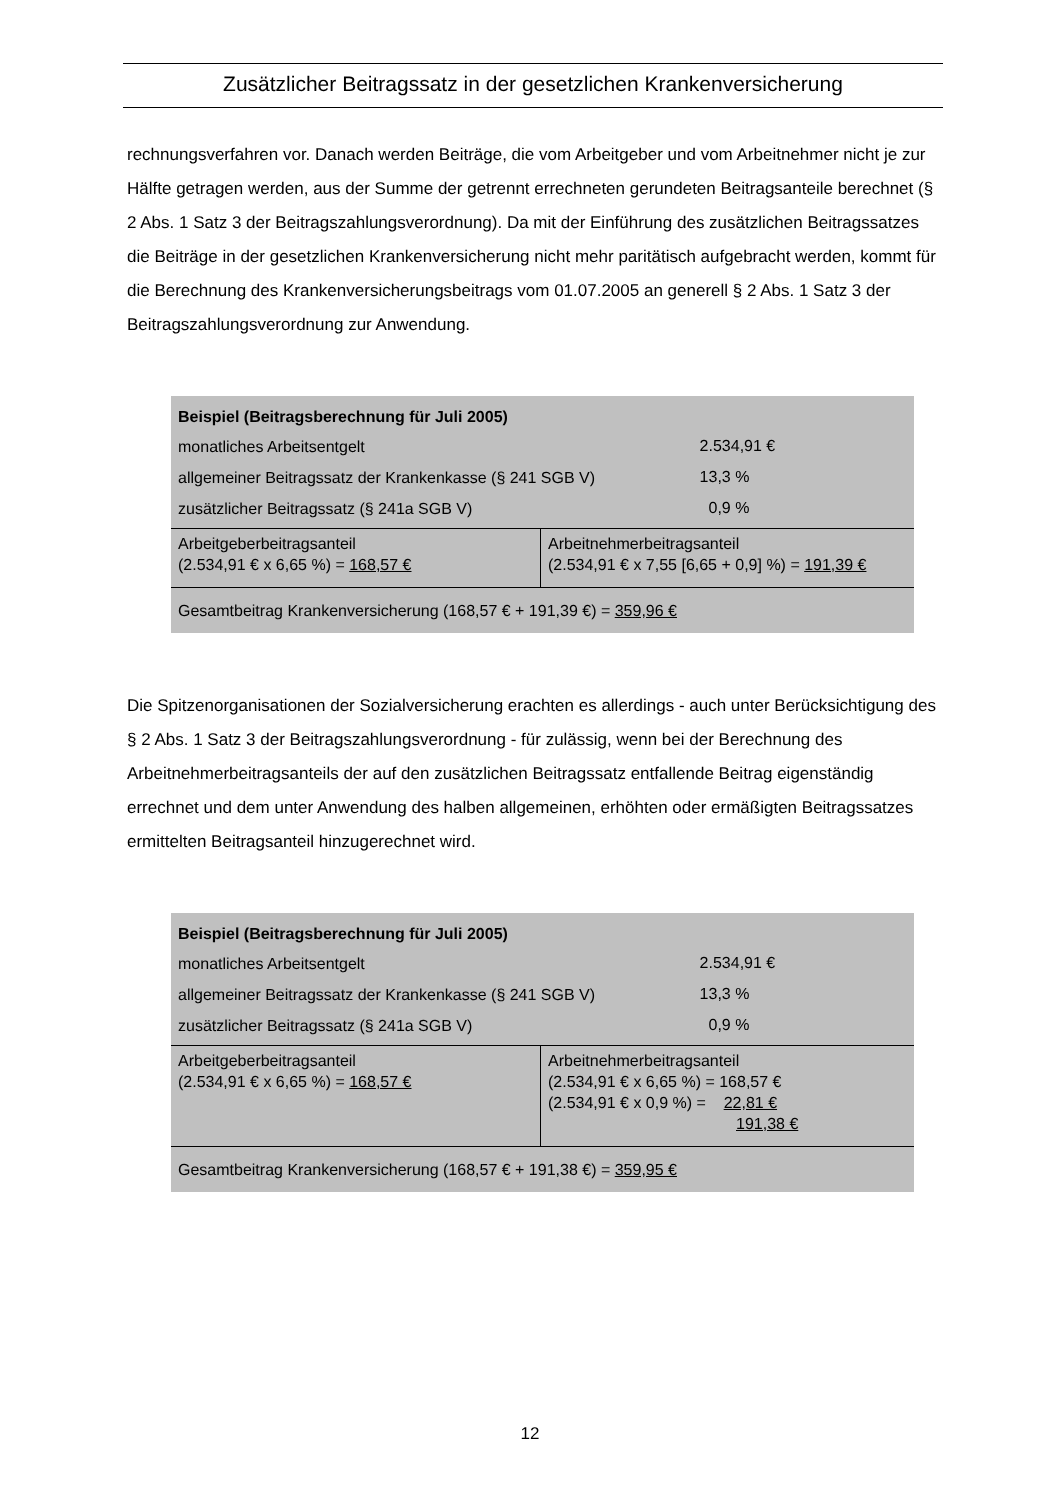Zusätzlicher Beitragssatz in der gesetzlichen Krankenversicherung
rechnungsverfahren vor. Danach werden Beiträge, die vom Arbeitgeber und vom Arbeitnehmer nicht je zur Hälfte getragen werden, aus der Summe der getrennt errechneten gerundeten Beitragsanteile berechnet (§ 2 Abs. 1 Satz 3 der Beitragszahlungsverordnung). Da mit der Einführung des zusätzlichen Beitragssatzes die Beiträge in der gesetzlichen Krankenversicherung nicht mehr paritätisch aufgebracht werden, kommt für die Berechnung des Krankenversicherungsbeitrags vom 01.07.2005 an generell § 2 Abs. 1 Satz 3 der Beitragszahlungsverordnung zur Anwendung.
| Beispiel (Beitragsberechnung für Juli 2005) | | |
| monatliches Arbeitsentgelt | | 2.534,91 € |
| allgemeiner Beitragssatz der Krankenkasse (§ 241 SGB V) | | 13,3 % |
| zusätzlicher Beitragssatz (§ 241a SGB V) | | 0,9 % |
| Arbeitgeberbeitragsanteil (2.534,91 € x 6,65 %) = 168,57 € | Arbeitnehmerbeitragsanteil (2.534,91 € x 7,55 [6,65 + 0,9] %) = 191,39 € | |
| Gesamtbeitrag Krankenversicherung (168,57 € + 191,39 €) = 359,96 € | | |
Die Spitzenorganisationen der Sozialversicherung erachten es allerdings - auch unter Berücksichtigung des § 2 Abs. 1 Satz 3 der Beitragszahlungsverordnung - für zulässig, wenn bei der Berechnung des Arbeitnehmerbeitragsanteils der auf den zusätzlichen Beitragssatz entfallende Beitrag eigenständig errechnet und dem unter Anwendung des halben allgemeinen, erhöhten oder ermäßigten Beitragssatzes ermittelten Beitragsanteil hinzugerechnet wird.
| Beispiel (Beitragsberechnung für Juli 2005) | | |
| monatliches Arbeitsentgelt | | 2.534,91 € |
| allgemeiner Beitragssatz der Krankenkasse (§ 241 SGB V) | | 13,3 % |
| zusätzlicher Beitragssatz (§ 241a SGB V) | | 0,9 % |
| Arbeitgeberbeitragsanteil (2.534,91 € x 6,65 %) = 168,57 € | Arbeitnehmerbeitragsanteil (2.534,91 € x 6,65 %) = 168,57 € (2.534,91 € x 0,9 %) = 22,81 € 191,38 € | |
| Gesamtbeitrag Krankenversicherung (168,57 € + 191,38 €) = 359,95 € | | |
12